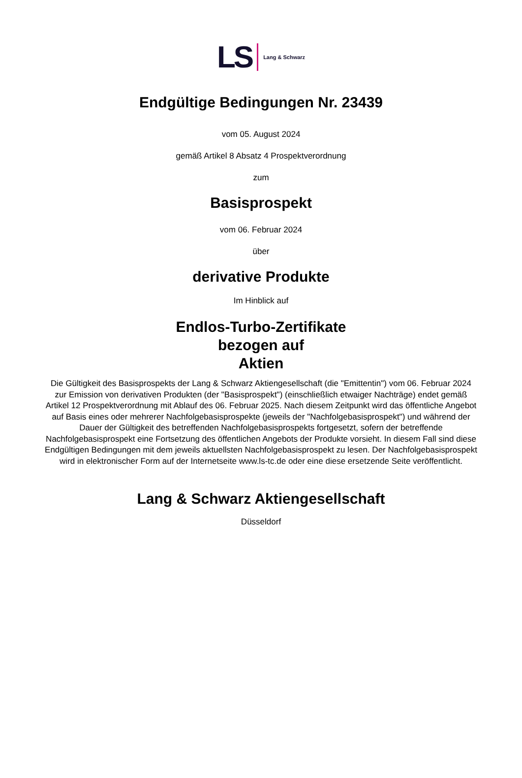LS Lang & Schwarz
Endgültige Bedingungen Nr. 23439
vom 05. August 2024
gemäß Artikel 8 Absatz 4 Prospektverordnung
zum
Basisprospekt
vom 06. Februar 2024
über
derivative Produkte
Im Hinblick auf
Endlos-Turbo-Zertifikate
bezogen auf
Aktien
Die Gültigkeit des Basisprospekts der Lang & Schwarz Aktiengesellschaft (die "Emittentin") vom 06. Februar 2024 zur Emission von derivativen Produkten (der "Basisprospekt") (einschließlich etwaiger Nachträge) endet gemäß Artikel 12 Prospektverordnung mit Ablauf des 06. Februar 2025. Nach diesem Zeitpunkt wird das öffentliche Angebot auf Basis eines oder mehrerer Nachfolgebasisprospekte (jeweils der "Nachfolgebasisprospekt") und während der Dauer der Gültigkeit des betreffenden Nachfolgebasisprospekts fortgesetzt, sofern der betreffende Nachfolgebasisprospekt eine Fortsetzung des öffentlichen Angebots der Produkte vorsieht. In diesem Fall sind diese Endgültigen Bedingungen mit dem jeweils aktuellsten Nachfolgebasisprospekt zu lesen. Der Nachfolgebasisprospekt wird in elektronischer Form auf der Internetseite www.ls-tc.de oder eine diese ersetzende Seite veröffentlicht.
Lang & Schwarz Aktiengesellschaft
Düsseldorf